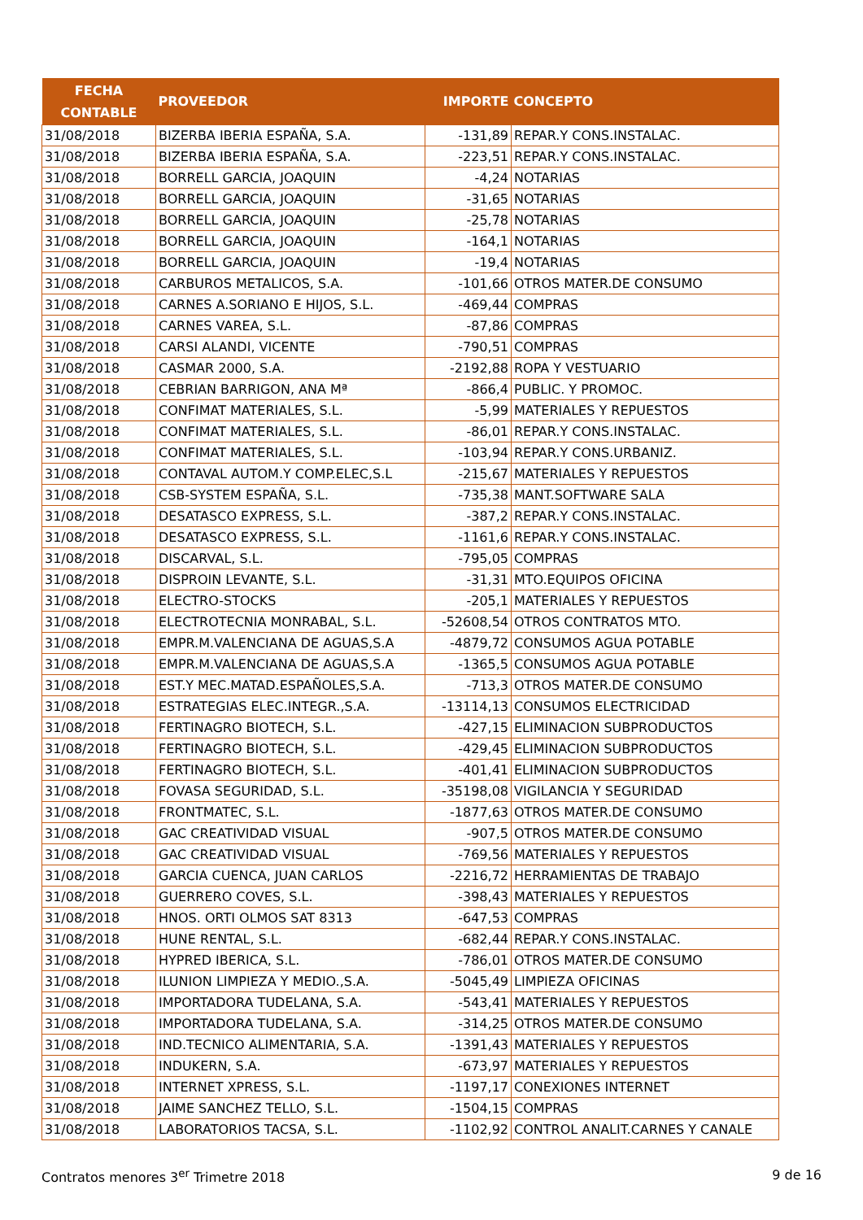| FECHA CONTABLE | PROVEEDOR | IMPORTE | CONCEPTO |
| --- | --- | --- | --- |
| 31/08/2018 | BIZERBA IBERIA ESPAÑA, S.A. | -131,89 | REPAR.Y CONS.INSTALAC. |
| 31/08/2018 | BIZERBA IBERIA ESPAÑA, S.A. | -223,51 | REPAR.Y CONS.INSTALAC. |
| 31/08/2018 | BORRELL GARCIA, JOAQUIN | -4,24 | NOTARIAS |
| 31/08/2018 | BORRELL GARCIA, JOAQUIN | -31,65 | NOTARIAS |
| 31/08/2018 | BORRELL GARCIA, JOAQUIN | -25,78 | NOTARIAS |
| 31/08/2018 | BORRELL GARCIA, JOAQUIN | -164,1 | NOTARIAS |
| 31/08/2018 | BORRELL GARCIA, JOAQUIN | -19,4 | NOTARIAS |
| 31/08/2018 | CARBUROS METALICOS, S.A. | -101,66 | OTROS MATER.DE CONSUMO |
| 31/08/2018 | CARNES A.SORIANO E HIJOS, S.L. | -469,44 | COMPRAS |
| 31/08/2018 | CARNES VAREA, S.L. | -87,86 | COMPRAS |
| 31/08/2018 | CARSI ALANDI, VICENTE | -790,51 | COMPRAS |
| 31/08/2018 | CASMAR 2000, S.A. | -2192,88 | ROPA Y VESTUARIO |
| 31/08/2018 | CEBRIAN BARRIGON, ANA Mª | -866,4 | PUBLIC. Y PROMOC. |
| 31/08/2018 | CONFIMAT MATERIALES, S.L. | -5,99 | MATERIALES Y REPUESTOS |
| 31/08/2018 | CONFIMAT MATERIALES, S.L. | -86,01 | REPAR.Y CONS.INSTALAC. |
| 31/08/2018 | CONFIMAT MATERIALES, S.L. | -103,94 | REPAR.Y CONS.URBANIZ. |
| 31/08/2018 | CONTAVAL AUTOM.Y COMP.ELEC,S.L | -215,67 | MATERIALES Y REPUESTOS |
| 31/08/2018 | CSB-SYSTEM ESPAÑA, S.L. | -735,38 | MANT.SOFTWARE SALA |
| 31/08/2018 | DESATASCO EXPRESS, S.L. | -387,2 | REPAR.Y CONS.INSTALAC. |
| 31/08/2018 | DESATASCO EXPRESS, S.L. | -1161,6 | REPAR.Y CONS.INSTALAC. |
| 31/08/2018 | DISCARVAL, S.L. | -795,05 | COMPRAS |
| 31/08/2018 | DISPROIN LEVANTE, S.L. | -31,31 | MTO.EQUIPOS OFICINA |
| 31/08/2018 | ELECTRO-STOCKS | -205,1 | MATERIALES Y REPUESTOS |
| 31/08/2018 | ELECTROTECNIA MONRABAL, S.L. | -52608,54 | OTROS CONTRATOS MTO. |
| 31/08/2018 | EMPR.M.VALENCIANA DE AGUAS,S.A | -4879,72 | CONSUMOS AGUA POTABLE |
| 31/08/2018 | EMPR.M.VALENCIANA DE AGUAS,S.A | -1365,5 | CONSUMOS AGUA POTABLE |
| 31/08/2018 | EST.Y MEC.MATAD.ESPAÑOLES,S.A. | -713,3 | OTROS MATER.DE CONSUMO |
| 31/08/2018 | ESTRATEGIAS ELEC.INTEGR.,S.A. | -13114,13 | CONSUMOS ELECTRICIDAD |
| 31/08/2018 | FERTINAGRO BIOTECH, S.L. | -427,15 | ELIMINACION SUBPRODUCTOS |
| 31/08/2018 | FERTINAGRO BIOTECH, S.L. | -429,45 | ELIMINACION SUBPRODUCTOS |
| 31/08/2018 | FERTINAGRO BIOTECH, S.L. | -401,41 | ELIMINACION SUBPRODUCTOS |
| 31/08/2018 | FOVASA SEGURIDAD, S.L. | -35198,08 | VIGILANCIA Y SEGURIDAD |
| 31/08/2018 | FRONTMATEC, S.L. | -1877,63 | OTROS MATER.DE CONSUMO |
| 31/08/2018 | GAC CREATIVIDAD VISUAL | -907,5 | OTROS MATER.DE CONSUMO |
| 31/08/2018 | GAC CREATIVIDAD VISUAL | -769,56 | MATERIALES Y REPUESTOS |
| 31/08/2018 | GARCIA CUENCA, JUAN CARLOS | -2216,72 | HERRAMIENTAS DE TRABAJO |
| 31/08/2018 | GUERRERO COVES, S.L. | -398,43 | MATERIALES Y REPUESTOS |
| 31/08/2018 | HNOS. ORTI OLMOS SAT 8313 | -647,53 | COMPRAS |
| 31/08/2018 | HUNE RENTAL, S.L. | -682,44 | REPAR.Y CONS.INSTALAC. |
| 31/08/2018 | HYPRED IBERICA, S.L. | -786,01 | OTROS MATER.DE CONSUMO |
| 31/08/2018 | ILUNION LIMPIEZA Y MEDIO.,S.A. | -5045,49 | LIMPIEZA OFICINAS |
| 31/08/2018 | IMPORTADORA TUDELANA, S.A. | -543,41 | MATERIALES Y REPUESTOS |
| 31/08/2018 | IMPORTADORA TUDELANA, S.A. | -314,25 | OTROS MATER.DE CONSUMO |
| 31/08/2018 | IND.TECNICO ALIMENTARIA, S.A. | -1391,43 | MATERIALES Y REPUESTOS |
| 31/08/2018 | INDUKERN, S.A. | -673,97 | MATERIALES Y REPUESTOS |
| 31/08/2018 | INTERNET XPRESS, S.L. | -1197,17 | CONEXIONES INTERNET |
| 31/08/2018 | JAIME SANCHEZ TELLO, S.L. | -1504,15 | COMPRAS |
| 31/08/2018 | LABORATORIOS TACSA, S.L. | -1102,92 | CONTROL ANALIT.CARNES Y CANALE |
Contratos menores 3<sup>er</sup> Trimetre 2018 9 de 16